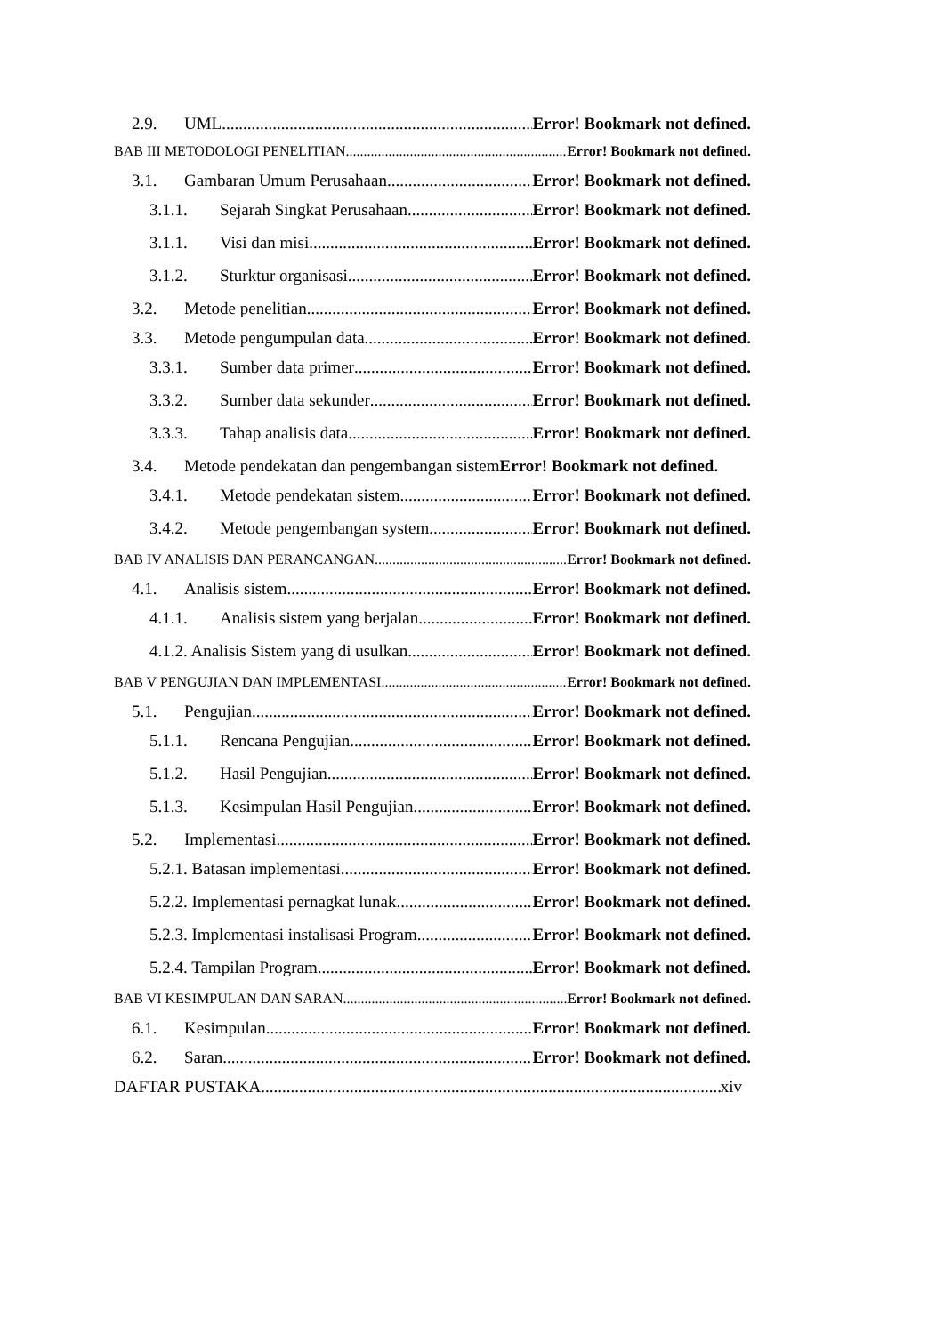2.9. UML Error! Bookmark not defined.
BAB III METODOLOGI PENELITIAN Error! Bookmark not defined.
3.1. Gambaran Umum Perusahaan Error! Bookmark not defined.
3.1.1. Sejarah Singkat Perusahaan Error! Bookmark not defined.
3.1.1. Visi dan misi Error! Bookmark not defined.
3.1.2. Sturktur organisasi Error! Bookmark not defined.
3.2. Metode penelitian Error! Bookmark not defined.
3.3. Metode pengumpulan data Error! Bookmark not defined.
3.3.1. Sumber data primer Error! Bookmark not defined.
3.3.2. Sumber data sekunder Error! Bookmark not defined.
3.3.3. Tahap analisis data Error! Bookmark not defined.
3.4. Metode pendekatan dan pengembangan sistem Error! Bookmark not defined.
3.4.1. Metode pendekatan sistem Error! Bookmark not defined.
3.4.2. Metode pengembangan system Error! Bookmark not defined.
BAB IV ANALISIS DAN PERANCANGAN Error! Bookmark not defined.
4.1. Analisis sistem Error! Bookmark not defined.
4.1.1. Analisis sistem yang berjalan Error! Bookmark not defined.
4.1.2. Analisis Sistem yang di usulkan Error! Bookmark not defined.
BAB V PENGUJIAN DAN IMPLEMENTASI Error! Bookmark not defined.
5.1. Pengujian Error! Bookmark not defined.
5.1.1. Rencana Pengujian Error! Bookmark not defined.
5.1.2. Hasil Pengujian Error! Bookmark not defined.
5.1.3. Kesimpulan Hasil Pengujian Error! Bookmark not defined.
5.2. Implementasi Error! Bookmark not defined.
5.2.1. Batasan implementasi Error! Bookmark not defined.
5.2.2. Implementasi pernagkat lunak Error! Bookmark not defined.
5.2.3. Implementasi instalisasi Program Error! Bookmark not defined.
5.2.4. Tampilan Program Error! Bookmark not defined.
BAB VI KESIMPULAN DAN SARAN Error! Bookmark not defined.
6.1. Kesimpulan Error! Bookmark not defined.
6.2. Saran Error! Bookmark not defined.
DAFTAR PUSTAKA xiv